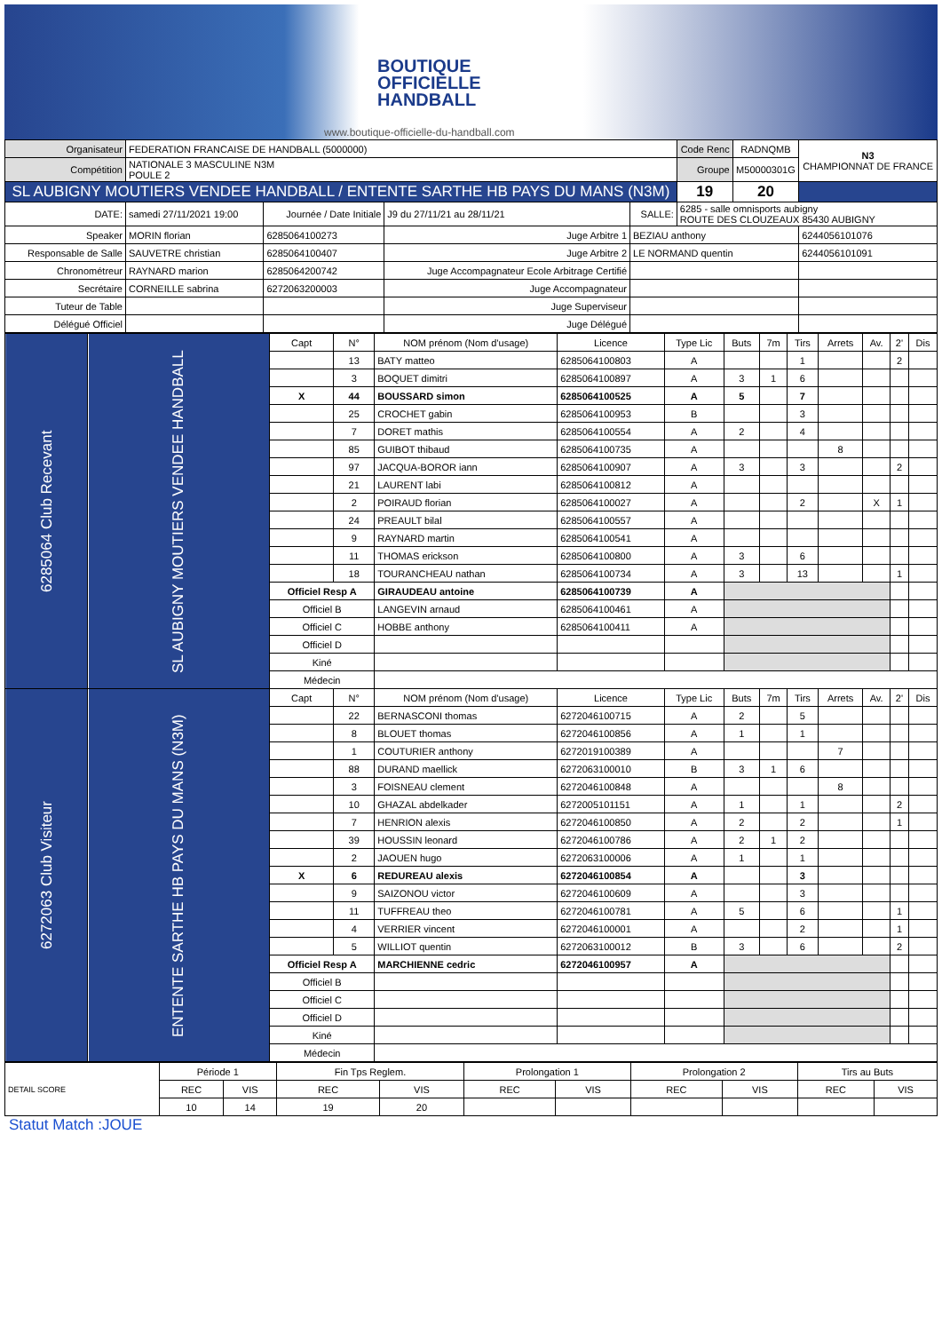BOUTIQUE
OFFICIELLE
HANDBALL
www.boutique-officielle-du-handball.com
| Organisateur | FEDERATION FRANCAISE DE HANDBALL (5000000) | | | | | Code Renc | RADNQMB | N3 CHAMPIONNAT DE FRANCE |
| Compétition | NATIONALE 3 MASCULINE N3M POULE 2 | | | | | Groupe | M50000301G | |
| SL AUBIGNY MOUTIERS VENDEE HANDBALL / ENTENTE SARTHE HB PAYS DU MANS (N3M) | | | | | | 19 | 20 | |
| DATE: | samedi 27/11/2021 19:00 | Journée / Date Initiale | J9 du 27/11/21 au 28/11/21 | SALLE: | 6285 - salle omnisports aubigny ROUTE DES CLOUZEAUX 85430 AUBIGNY | | | |
| Speaker | MORIN florian | 6285064100273 | Juge Arbitre 1 | BEZIAU anthony | | | | 6244056101076 |
| Responsable de Salle | SAUVETRE christian | 6285064100407 | Juge Arbitre 2 | LE NORMAND quentin | | | | 6244056101091 |
| Chronométreur | RAYNARD marion | 6285064200742 | Juge Accompagnateur Ecole Arbitrage Certifié | | | | | |
| Secrétaire | CORNEILLE sabrina | 6272063200003 | Juge Accompagnateur | | | | | |
| Tuteur de Table | | | Juge Superviseur | | | | | |
| Délégué Officiel | | | Juge Délégué | | | | | |
| 6285064 Club Recevant | SL AUBIGNY MOUTIERS VENDEE HANDBALL | Capt | N° | NOM prénom (Nom d'usage) | Licence | Type Lic | Buts | 7m | Tirs | Arrets | Av. | 2' | Dis |
| | | | 13 | BATY matteo | 6285064100803 | A | | | 1 | | | 2 | |
| | | | 3 | BOQUET dimitri | 6285064100897 | A | 3 | 1 | 6 | | | | |
| | | X | 44 | BOUSSARD simon | 6285064100525 | A | 5 | | 7 | | | | |
| | | | 25 | CROCHET gabin | 6285064100953 | B | | | 3 | | | | |
| | | | 7 | DORET mathis | 6285064100554 | A | 2 | | 4 | | | | |
| | | | 85 | GUIBOT thibaud | 6285064100735 | A | | | | 8 | | | |
| | | | 97 | JACQUA-BOROR iann | 6285064100907 | A | 3 | | 3 | | | 2 | |
| | | | 21 | LAURENT labi | 6285064100812 | A | | | | | | | |
| | | | 2 | POIRAUD florian | 6285064100027 | A | | | 2 | | X | 1 | |
| | | | 24 | PREAULT bilal | 6285064100557 | A | | | | | | | |
| | | | 9 | RAYNARD martin | 6285064100541 | A | | | | | | | |
| | | | 11 | THOMAS erickson | 6285064100800 | A | 3 | | 6 | | | | |
| | | | 18 | TOURANCHEAU nathan | 6285064100734 | A | 3 | | 13 | | | 1 | |
| | | Officiel Resp A | | GIRAUDEAU antoine | 6285064100739 | A | | | | | | | |
| | | Officiel B | | LANGEVIN arnaud | 6285064100461 | A | | | | | | | |
| | | Officiel C | | HOBBE anthony | 6285064100411 | A | | | | | | | |
| | | Officiel D | | | | | | | | | | | |
| | | Kiné | | | | | | | | | | | |
| | | Médecin | | | | | | | | | | | |
| 6272063 Club Visiteur | ENTENTE SARTHE HB PAYS DU MANS (N3M) | Capt | N° | NOM prénom (Nom d'usage) | Licence | Type Lic | Buts | 7m | Tirs | Arrets | Av. | 2' | Dis |
| | | | 22 | BERNASCONI thomas | 6272046100715 | A | 2 | | 5 | | | | |
| | | | 8 | BLOUET thomas | 6272046100856 | A | 1 | | 1 | | | | |
| | | | 1 | COUTURIER anthony | 6272019100389 | A | | | | 7 | | | |
| | | | 88 | DURAND maellick | 6272063100010 | B | 3 | 1 | 6 | | | | |
| | | | 3 | FOISNEAU clement | 6272046100848 | A | | | | 8 | | | |
| | | | 10 | GHAZAL abdelkader | 6272005101151 | A | 1 | | 1 | | | 2 | |
| | | | 7 | HENRION alexis | 6272046100850 | A | 2 | | 2 | | | 1 | |
| | | | 39 | HOUSSIN leonard | 6272046100786 | A | 2 | 1 | 2 | | | | |
| | | | 2 | JAOUEN hugo | 6272063100006 | A | 1 | | 1 | | | | |
| | | X | 6 | REDUREAU alexis | 6272046100854 | A | | | 3 | | | | |
| | | | 9 | SAIZONOU victor | 6272046100609 | A | | | 3 | | | | |
| | | | 11 | TUFFREAU theo | 6272046100781 | A | 5 | | 6 | | | 1 | |
| | | | 4 | VERRIER vincent | 6272046100001 | A | | | 2 | | | 1 | |
| | | | 5 | WILLIOT quentin | 6272063100012 | B | 3 | | 6 | | | 2 | |
| | | Officiel Resp A | | MARCHIENNE cedric | 6272046100957 | A | | | | | | | |
| | | Officiel B | | | | | | | | | | | |
| | | Officiel C | | | | | | | | | | | |
| | | Officiel D | | | | | | | | | | | |
| | | Kiné | | | | | | | | | | | |
| | | Médecin | | | | | | | | | | | |
| DETAIL SCORE | Période 1 | | Fin Tps Reglem. | | Prolongation 1 | | Prolongation 2 | | Tirs au Buts | |
| | REC | VIS | REC | VIS | REC | VIS | REC | VIS | REC | VIS |
| | 10 | 14 | 19 | 20 | | | | | | |
Statut Match :JOUE